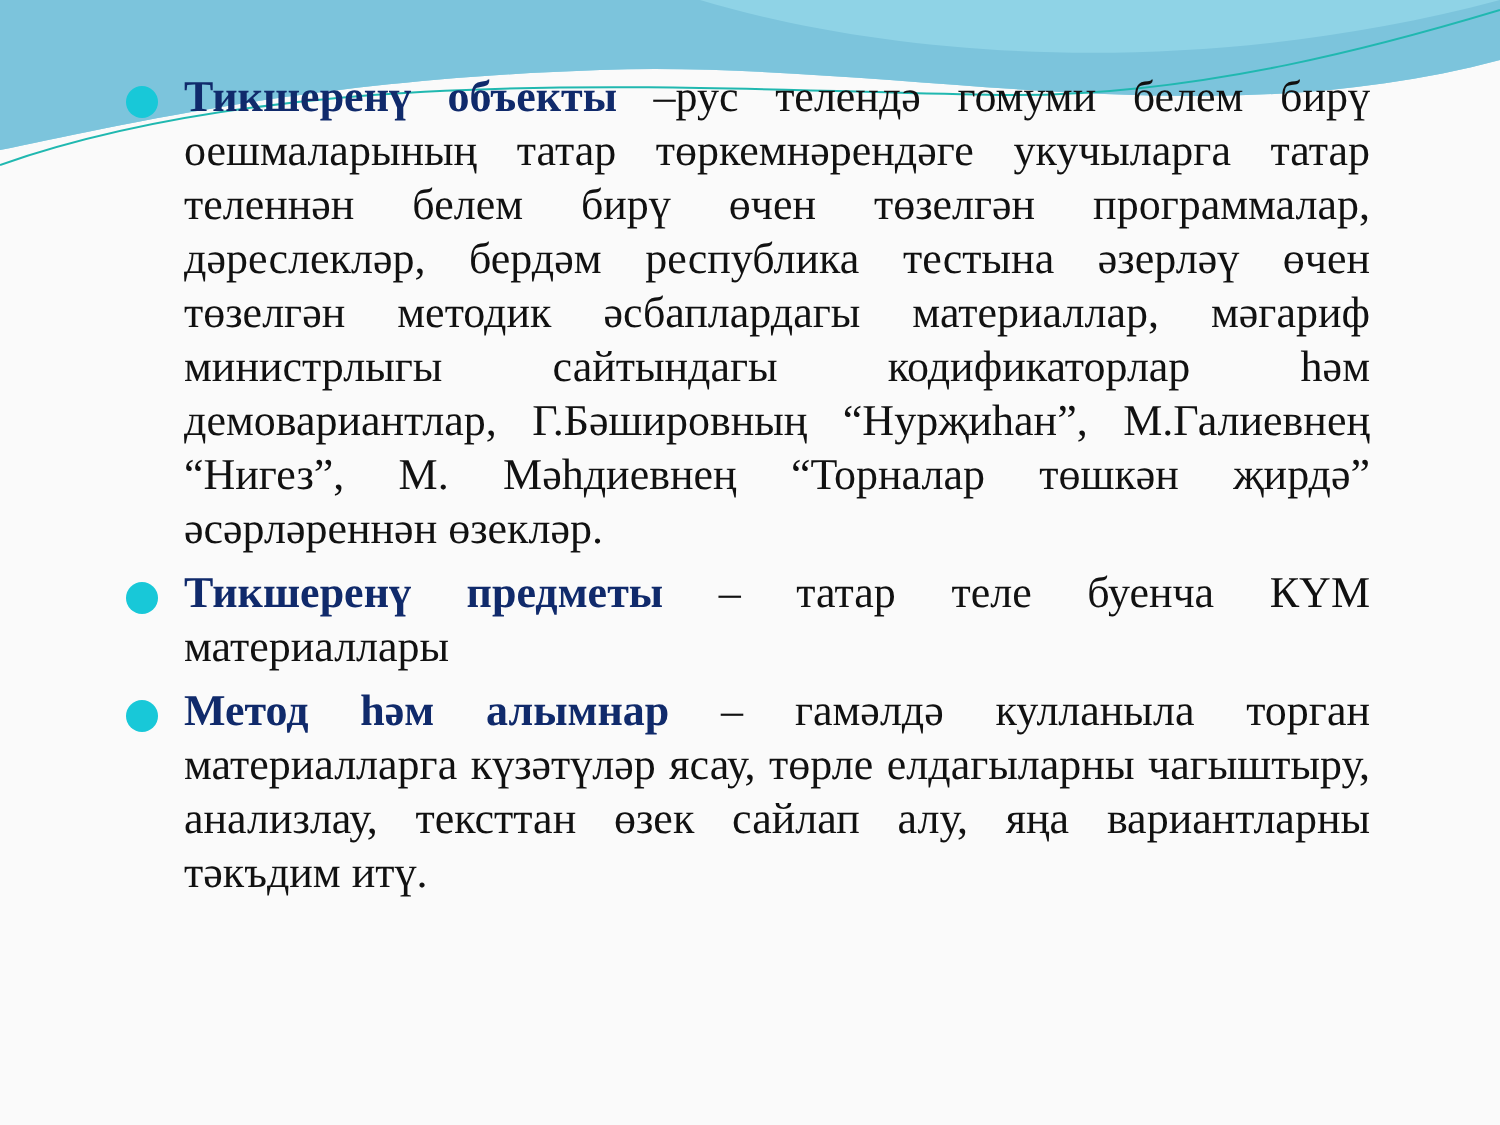Тикшеренү объекты –рус телендә гомуми белем бирү оешмаларының татар төркемнәрендәге укучыларга татар теленнән белем бирү өчен төзелгән программалар, дәреслекләр, бердәм республика тестына әзерләү өчен төзелгән методик әсбаплардагы материаллар, мәгариф министрлыгы сайтындагы кодификаторлар һәм демовариантлар, Г.Бәшировның “Нурҗиһан”, М.Галиевнең “Нигез”, М. Мәһдиевнең “Торналар төшкән җирдә” әсәрләреннән өзекләр.
Тикшеренү предметы – татар теле буенча КҮМ материаллары
Метод һәм алымнар – гамәлдә кулланыла торган материалларга күзәтүләр ясау, төрле елдагыларны чагыштыру, анализлау, тексттан өзек сайлап алу, яңа вариантларны тәкъдим итү.